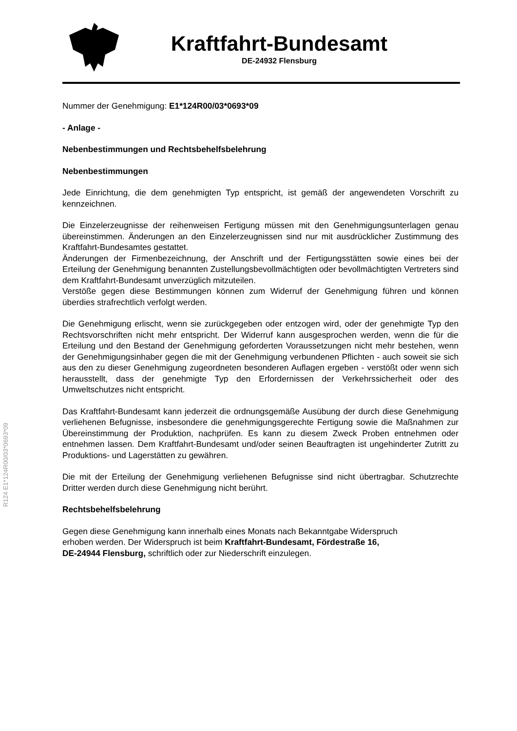Kraftfahrt-Bundesamt
DE-24932 Flensburg
R124 E1*124R00/03*0693*09
Nummer der Genehmigung: E1*124R00/03*0693*09
- Anlage -
Nebenbestimmungen und Rechtsbehelfsbelehrung
Nebenbestimmungen
Jede Einrichtung, die dem genehmigten Typ entspricht, ist gemäß der angewendeten Vorschrift zu kennzeichnen.
Die Einzelerzeugnisse der reihenweisen Fertigung müssen mit den Genehmigungsunterlagen genau übereinstimmen. Änderungen an den Einzelerzeugnissen sind nur mit ausdrücklicher Zustimmung des Kraftfahrt-Bundesamtes gestattet.
Änderungen der Firmenbezeichnung, der Anschrift und der Fertigungsstätten sowie eines bei der Erteilung der Genehmigung benannten Zustellungsbevollmächtigten oder bevollmächtigten Vertreters sind dem Kraftfahrt-Bundesamt unverzüglich mitzuteilen.
Verstöße gegen diese Bestimmungen können zum Widerruf der Genehmigung führen und können überdies strafrechtlich verfolgt werden.
Die Genehmigung erlischt, wenn sie zurückgegeben oder entzogen wird, oder der genehmigte Typ den Rechtsvorschriften nicht mehr entspricht. Der Widerruf kann ausgesprochen werden, wenn die für die Erteilung und den Bestand der Genehmigung geforderten Voraussetzungen nicht mehr bestehen, wenn der Genehmigungsinhaber gegen die mit der Genehmigung verbundenen Pflichten - auch soweit sie sich aus den zu dieser Genehmigung zugeordneten besonderen Auflagen ergeben - verstößt oder wenn sich herausstellt, dass der genehmigte Typ den Erfordernissen der Verkehrssicherheit oder des Umweltschutzes nicht entspricht.
Das Kraftfahrt-Bundesamt kann jederzeit die ordnungsgemäße Ausübung der durch diese Genehmigung verliehenen Befugnisse, insbesondere die genehmigungsgerechte Fertigung sowie die Maßnahmen zur Übereinstimmung der Produktion, nachprüfen. Es kann zu diesem Zweck Proben entnehmen oder entnehmen lassen. Dem Kraftfahrt-Bundesamt und/oder seinen Beauftragten ist ungehinderter Zutritt zu Produktions- und Lagerstätten zu gewähren.
Die mit der Erteilung der Genehmigung verliehenen Befugnisse sind nicht übertragbar. Schutzrechte Dritter werden durch diese Genehmigung nicht berührt.
Rechtsbehelfsbelehrung
Gegen diese Genehmigung kann innerhalb eines Monats nach Bekanntgabe Widerspruch
erhoben werden. Der Widerspruch ist beim Kraftfahrt-Bundesamt, Fördestraße 16,
DE-24944 Flensburg, schriftlich oder zur Niederschrift einzulegen.